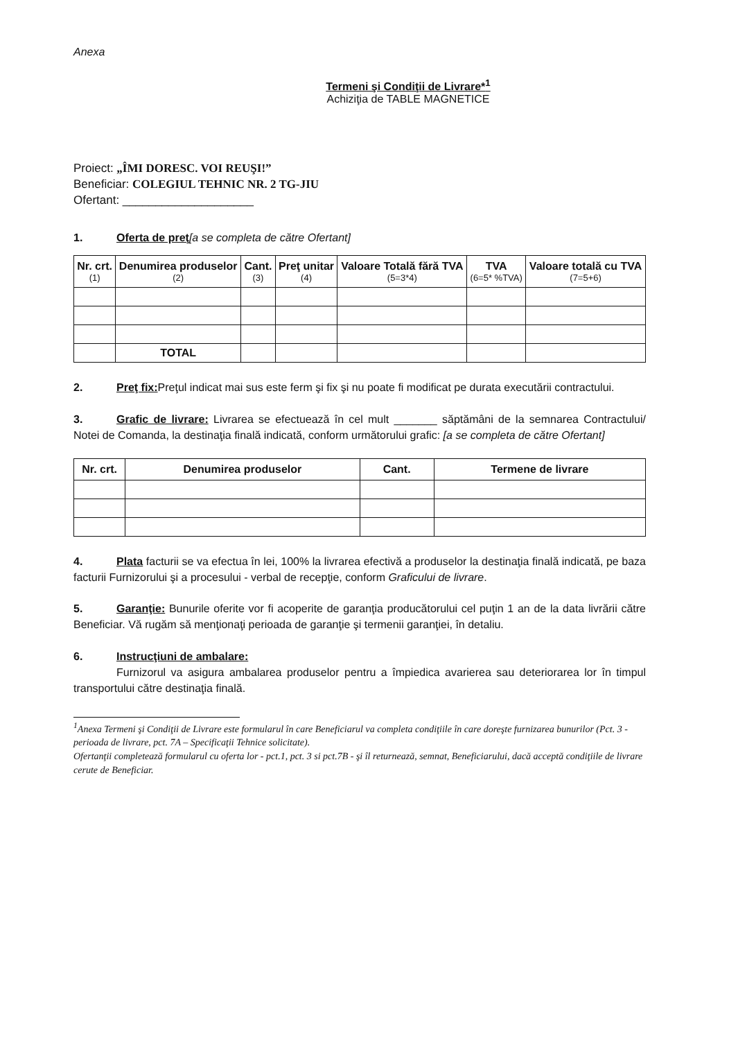Anexa
Termeni şi Condiţii de Livrare*<sup>1</sup>
Achiziţia de TABLE MAGNETICE
Proiect: „ÎMI DORESC. VOI REUŞI!”
Beneficiar: COLEGIUL TEHNIC NR. 2 TG-JIU
Ofertant: ____________________
1. Oferta de preţ[a se completa de către Ofertant]
| Nr. crt. (1) | Denumirea produselor (2) | Cant. (3) | Preţ unitar (4) | Valoare Totală fără TVA (5=3*4) | TVA (6=5* %TVA) | Valoare totală cu TVA (7=5+6) |
| --- | --- | --- | --- | --- | --- | --- |
| | TOTAL | | | | | |
2. Preţ fix: Preţul indicat mai sus este ferm şi fix şi nu poate fi modificat pe durata executării contractului.
3. Grafic de livrare: Livrarea se efectuează în cel mult _______ săptămâni de la semnarea Contractului/ Notei de Comanda, la destinaţia finală indicată, conform următorului grafic: [a se completa de către Ofertant]
| Nr. crt. | Denumirea produselor | Cant. | Termene de livrare |
| --- | --- | --- | --- |
4. Plata facturii se va efectua în lei, 100% la livrarea efectivă a produselor la destinaţia finală indicată, pe baza facturii Furnizorului şi a procesului - verbal de recepţie, conform Graficului de livrare.
5. Garanţie: Bunurile oferite vor fi acoperite de garanţia producătorului cel puţin 1 an de la data livrării către Beneficiar. Vă rugăm să menţionaţi perioada de garanţie şi termenii garanţiei, în detaliu.
6. Instrucţiuni de ambalare:
Furnizorul va asigura ambalarea produselor pentru a împiedica avarierea sau deteriorarea lor în timpul transportului către destinaţia finală.
<sup>1</sup> Anexa Termeni şi Condiţii de Livrare este formularul în care Beneficiarul va completa condiţiile în care doreşte furnizarea bunurilor (Pct. 3 - perioada de livrare, pct. 7A – Specificaţii Tehnice solicitate).
Ofertanţii completează formularul cu oferta lor - pct.1, pct. 3 si pct.7B - şi îl returnează, semnat, Beneficiarului, dacă acceptă condiţiile de livrare cerute de Beneficiar.